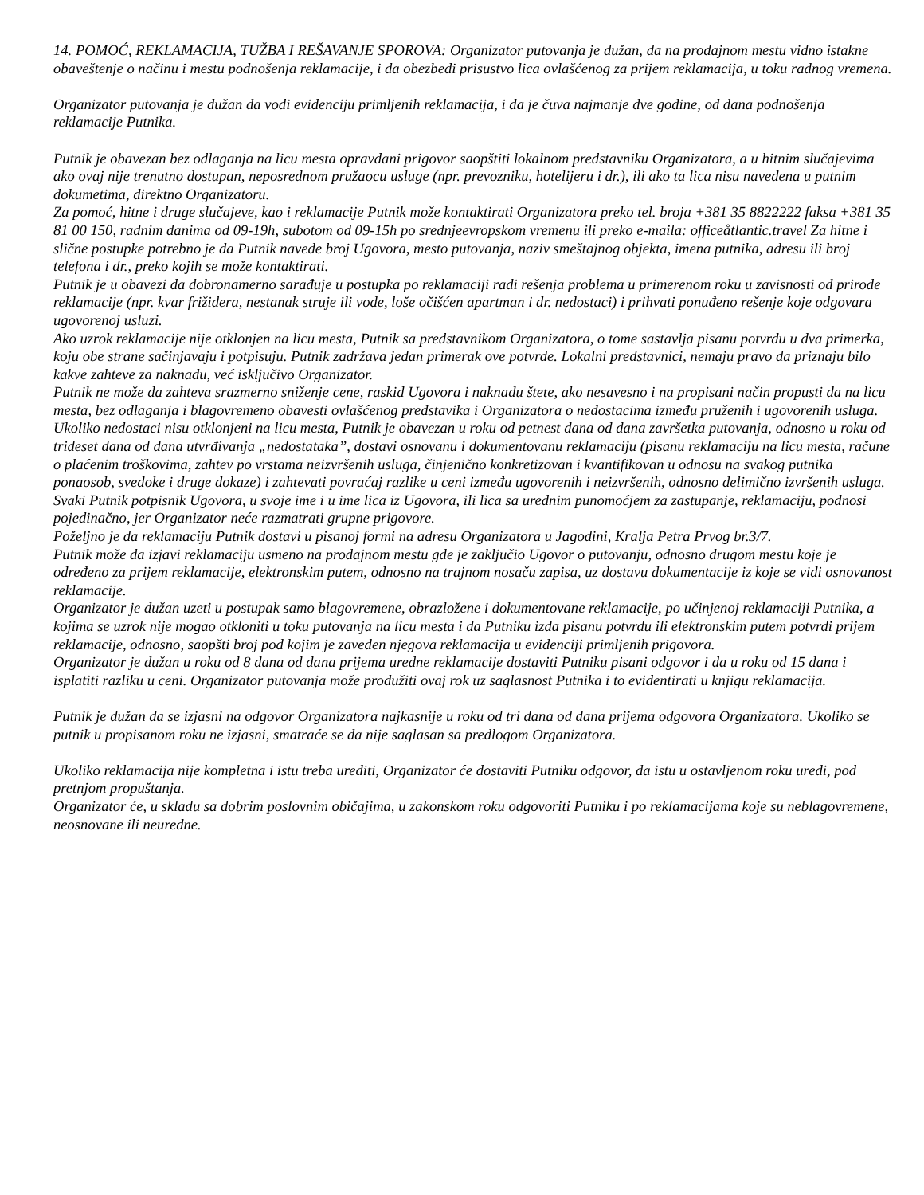14. POMOĆ, REKLAMACIJA, TUŽBA I REŠAVANJE SPOROVA: Organizator putovanja je dužan, da na prodajnom mestu vidno istakne obaveštenje o načinu i mestu podnošenja reklamacije, i da obezbedi prisustvo lica ovlašćenog za prijem reklamacija, u toku radnog vremena.
Organizator putovanja je dužan da vodi evidenciju primljenih reklamacija, i da je čuva najmanje dve godine, od dana podnošenja reklamacije Putnika.
Putnik je obavezan bez odlaganja na licu mesta opravdani prigovor saopštiti lokalnom predstavniku Organizatora, a u hitnim slučajevima ako ovaj nije trenutno dostupan, neposrednom pružaocu usluge (npr. prevozniku, hotelijeru i dr.), ili ako ta lica nisu navedena u putnim dokumetima, direktno Organizatoru.
Za pomoć, hitne i druge slučajeve, kao i reklamacije Putnik može kontaktirati Organizatora preko tel. broja +381 35 8822222 faksa +381 35 81 00 150, radnim danima od 09-19h, subotom od 09-15h po srednjeevropskom vremenu ili preko e-maila: officeåtlantic.travel Za hitne i slične postupke potrebno je da Putnik navede broj Ugovora, mesto putovanja, naziv smeštajnog objekta, imena putnika, adresu ili broj telefona i dr., preko kojih se može kontaktirati.
Putnik je u obavezi da dobronamerno sarađuje u postupka po reklamaciji radi rešenja problema u primerenom roku u zavisnosti od prirode reklamacije (npr. kvar frižidera, nestanak struje ili vode, loše očišćen apartman i dr. nedostaci) i prihvati ponuđeno rešenje koje odgovara ugovorenoj usluzi.
Ako uzrok reklamacije nije otklonjen na licu mesta, Putnik sa predstavnikom Organizatora, o tome sastavlja pisanu potvrdu u dva primerka, koju obe strane sačinjavaju i potpisuju. Putnik zadržava jedan primerak ove potvrde. Lokalni predstavnici, nemaju pravo da priznaju bilo kakve zahteve za naknadu, već isključivo Organizator.
Putnik ne može da zahteva srazmerno sniženje cene, raskid Ugovora i naknadu štete, ako nesavesno i na propisani način propusti da na licu mesta, bez odlaganja i blagovremeno obavesti ovlašćenog predstavika i Organizatora o nedostacima između pruženih i ugovorenih usluga.
Ukoliko nedostaci nisu otklonjeni na licu mesta, Putnik je obavezan u roku od petnest dana od dana završetka putovanja, odnosno u roku od trideset dana od dana utvrđivanja „nedostataka”, dostavi osnovanu i dokumentovanu reklamaciju (pisanu reklamaciju na licu mesta, račune o plaćenim troškovima, zahtev po vrstama neizvršenih usluga, činjenično konkretizovan i kvantifikovan u odnosu na svakog putnika ponaosob, svedoke i druge dokaze) i zahtevati povraćaj razlike u ceni između ugovorenih i neizvršenih, odnosno delimično izvršenih usluga. Svaki Putnik potpisnik Ugovora, u svoje ime i u ime lica iz Ugovora, ili lica sa urednim punomoćjem za zastupanje, reklamaciju, podnosi pojedinačno, jer Organizator neće razmatrati grupne prigovore.
Poželjno je da reklamaciju Putnik dostavi u pisanoj formi na adresu Organizatora u Jagodini, Kralja Petra Prvog br.3/7.
Putnik može da izjavi reklamaciju usmeno na prodajnom mestu gde je zaključio Ugovor o putovanju, odnosno drugom mestu koje je određeno za prijem reklamacije, elektronskim putem, odnosno na trajnom nosaču zapisa, uz dostavu dokumentacije iz koje se vidi osnovanost reklamacije.
Organizator je dužan uzeti u postupak samo blagovremene, obrazložene i dokumentovane reklamacije, po učinjenoj reklamaciji Putnika, a kojima se uzrok nije mogao otkloniti u toku putovanja na licu mesta i da Putniku izda pisanu potvrdu ili elektronskim putem potvrdi prijem reklamacije, odnosno, saopšti broj pod kojim je zaveden njegova reklamacija u evidenciji primljenih prigovora.
Organizator je dužan u roku od 8 dana od dana prijema uredne reklamacije dostaviti Putniku pisani odgovor i da u roku od 15 dana i isplatiti razliku u ceni. Organizator putovanja može produžiti ovaj rok uz saglasnost Putnika i to evidentirati u knjigu reklamacija.
Putnik je dužan da se izjasni na odgovor Organizatora najkasnije u roku od tri dana od dana prijema odgovora Organizatora. Ukoliko se putnik u propisanom roku ne izjasni, smatraće se da nije saglasan sa predlogom Organizatora.
Ukoliko reklamacija nije kompletna i istu treba urediti, Organizator će dostaviti Putniku odgovor, da istu u ostavljenom roku uredi, pod pretnjom propuštanja.
Organizator će, u skladu sa dobrim poslovnim običajima, u zakonskom roku odgovoriti Putniku i po reklamacijama koje su neblagovremene, neosnovane ili neuredne.